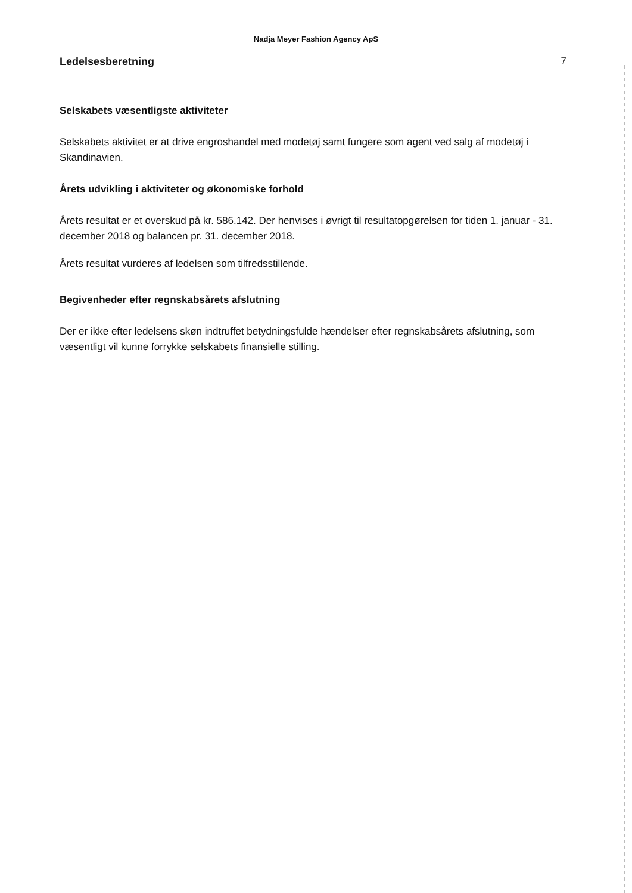Nadja Meyer Fashion Agency ApS
Ledelsesberetning 7
Selskabets væsentligste aktiviteter
Selskabets aktivitet er at drive engroshandel med modetøj samt fungere som agent ved salg af modetøj i Skandinavien.
Årets udvikling i aktiviteter og økonomiske forhold
Årets resultat er et overskud på kr. 586.142. Der henvises i øvrigt til resultatopgørelsen for tiden 1. januar - 31. december 2018 og balancen pr. 31. december 2018.
Årets resultat vurderes af ledelsen som tilfredsstillende.
Begivenheder efter regnskabsårets afslutning
Der er ikke efter ledelsens skøn indtruffet betydningsfulde hændelser efter regnskabsårets afslutning, som væsentligt vil kunne forrykke selskabets finansielle stilling.